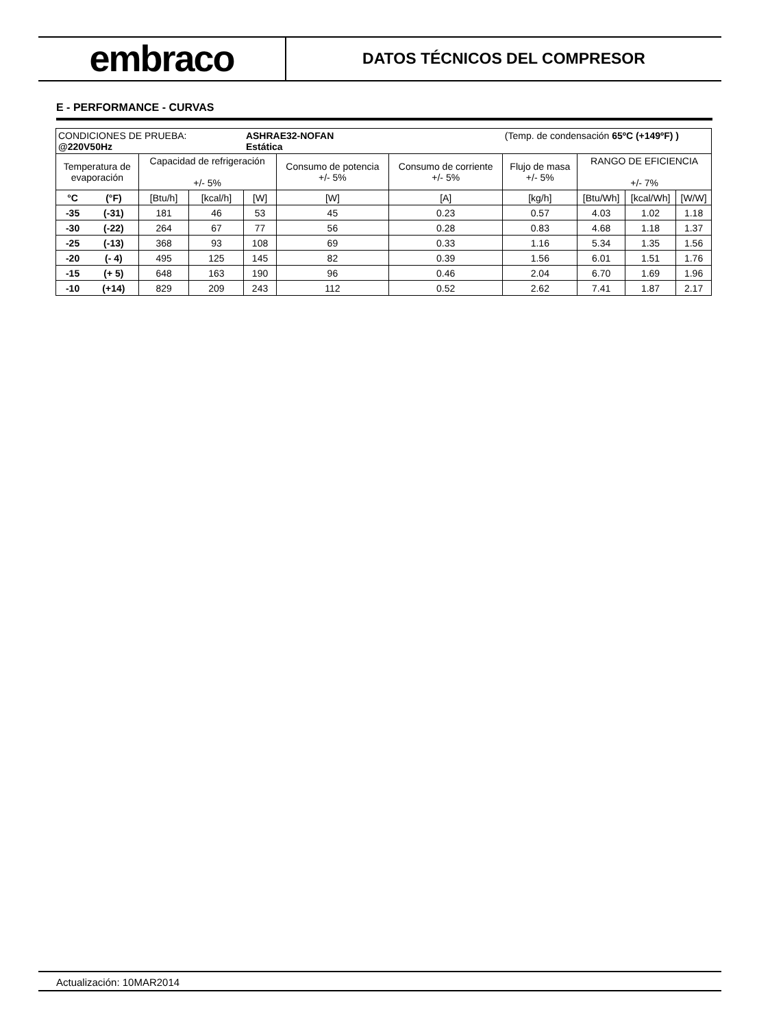embraco
DATOS TÉCNICOS DEL COMPRESOR
E - PERFORMANCE - CURVAS
| CONDICIONES DE PRUEBA: @220V50Hz | | | | ASHRAE32-NOFAN Estática | | | (Temp. de condensación 65ºC (+149ºF) ) | | | |
| Temperatura de evaporación | | Capacidad de refrigeración +/- 5% | | | Consumo de potencia +/- 5% | Consumo de corriente +/- 5% | Flujo de masa +/- 5% | RANGO DE EFICIENCIA +/- 7% | | |
| °C | (°F) | [Btu/h] | [kcal/h] | [W] | [W] | [A] | [kg/h] | [Btu/Wh] | [kcal/Wh] | [W/W] |
| -35 | (-31) | 181 | 46 | 53 | 45 | 0.23 | 0.57 | 4.03 | 1.02 | 1.18 |
| -30 | (-22) | 264 | 67 | 77 | 56 | 0.28 | 0.83 | 4.68 | 1.18 | 1.37 |
| -25 | (-13) | 368 | 93 | 108 | 69 | 0.33 | 1.16 | 5.34 | 1.35 | 1.56 |
| -20 | (- 4) | 495 | 125 | 145 | 82 | 0.39 | 1.56 | 6.01 | 1.51 | 1.76 |
| -15 | (+ 5) | 648 | 163 | 190 | 96 | 0.46 | 2.04 | 6.70 | 1.69 | 1.96 |
| -10 | (+14) | 829 | 209 | 243 | 112 | 0.52 | 2.62 | 7.41 | 1.87 | 2.17 |
Actualización: 10MAR2014